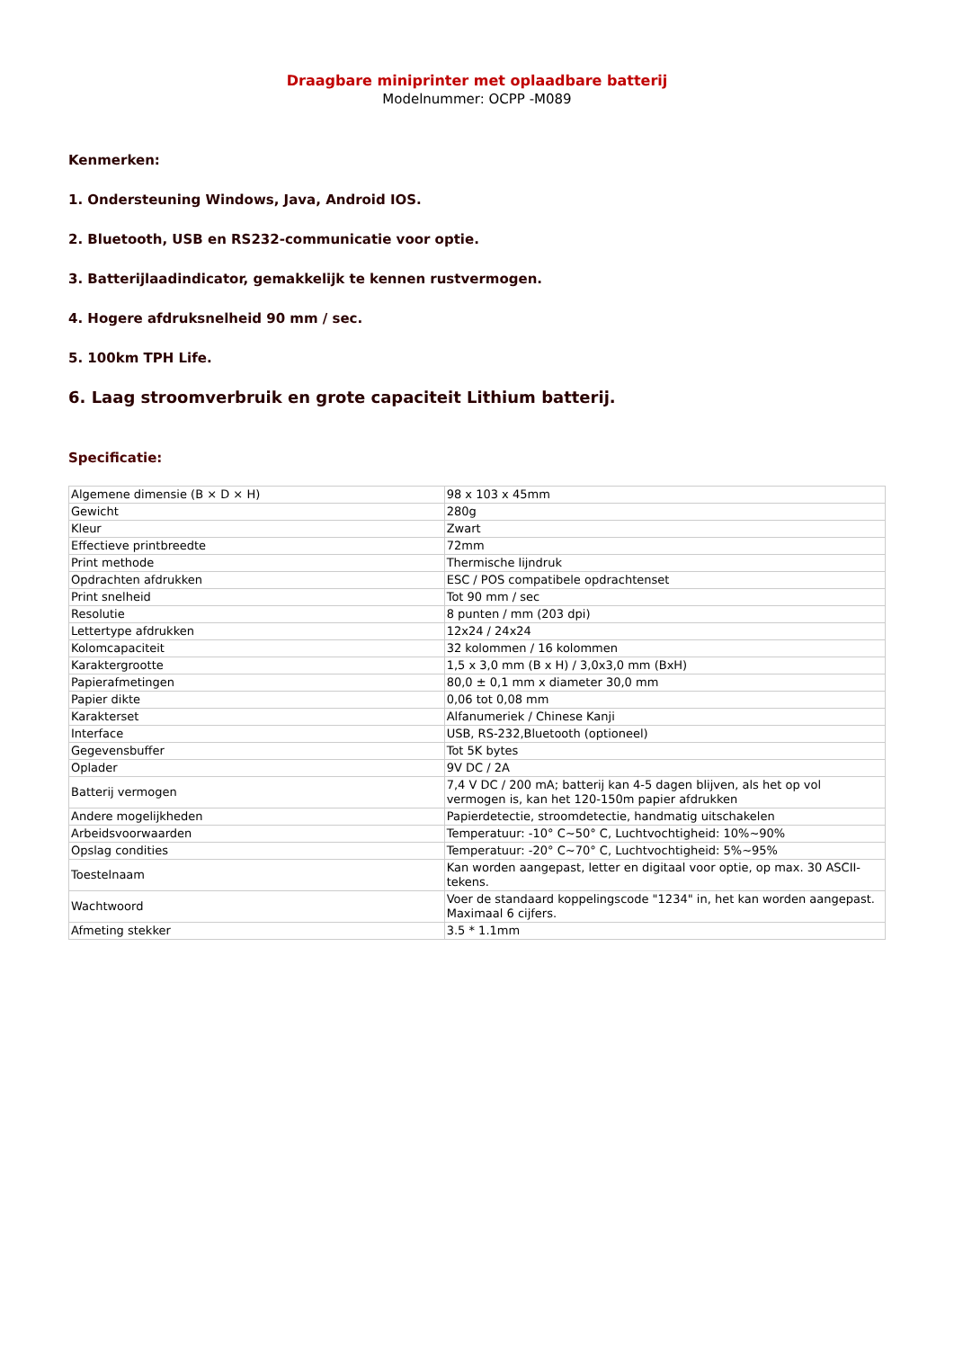Draagbare miniprinter met oplaadbare batterij
Modelnummer: OCPP -M089
Kenmerken:
1. Ondersteuning Windows, Java, Android IOS.
2. Bluetooth, USB en RS232-communicatie voor optie.
3. Batterijlaadindicator, gemakkelijk te kennen rustvermogen.
4. Hogere afdruksnelheid 90 mm / sec.
5. 100km TPH Life.
6. Laag stroomverbruik en grote capaciteit Lithium batterij.
Specificatie:
| Algemene dimensie (B × D × H) | 98 x 103 x 45mm |
| Gewicht | 280g |
| Kleur | Zwart |
| Effectieve printbreedte | 72mm |
| Print methode | Thermische lijndruk |
| Opdrachten afdrukken | ESC / POS compatibele opdrachtenset |
| Print snelheid | Tot 90 mm / sec |
| Resolutie | 8 punten / mm (203 dpi) |
| Lettertype afdrukken | 12x24 / 24x24 |
| Kolomcapaciteit | 32 kolommen / 16 kolommen |
| Karaktergrootte | 1,5 x 3,0 mm (B x H) / 3,0x3,0 mm (BxH) |
| Papierafmetingen | 80,0 ± 0,1 mm x diameter 30,0 mm |
| Papier dikte | 0,06 tot 0,08 mm |
| Karakterset | Alfanumeriek / Chinese Kanji |
| Interface | USB, RS-232,Bluetooth (optioneel) |
| Gegevensbuffer | Tot 5K bytes |
| Oplader | 9V DC / 2A |
| Batterij vermogen | 7,4 V DC / 200 mA; batterij kan 4-5 dagen blijven, als het op vol vermogen is, kan het 120-150m papier afdrukken |
| Andere mogelijkheden | Papierdetectie, stroomdetectie, handmatig uitschakelen |
| Arbeidsvoorwaarden | Temperatuur: -10° C~50° C, Luchtvochtigheid: 10%~90% |
| Opslag condities | Temperatuur: -20° C~70° C, Luchtvochtigheid: 5%~95% |
| Toestelnaam | Kan worden aangepast, letter en digitaal voor optie, op max. 30 ASCII-tekens. |
| Wachtwoord | Voer de standaard koppelingscode "1234" in, het kan worden aangepast. Maximaal 6 cijfers. |
| Afmeting stekker | 3.5 * 1.1mm |